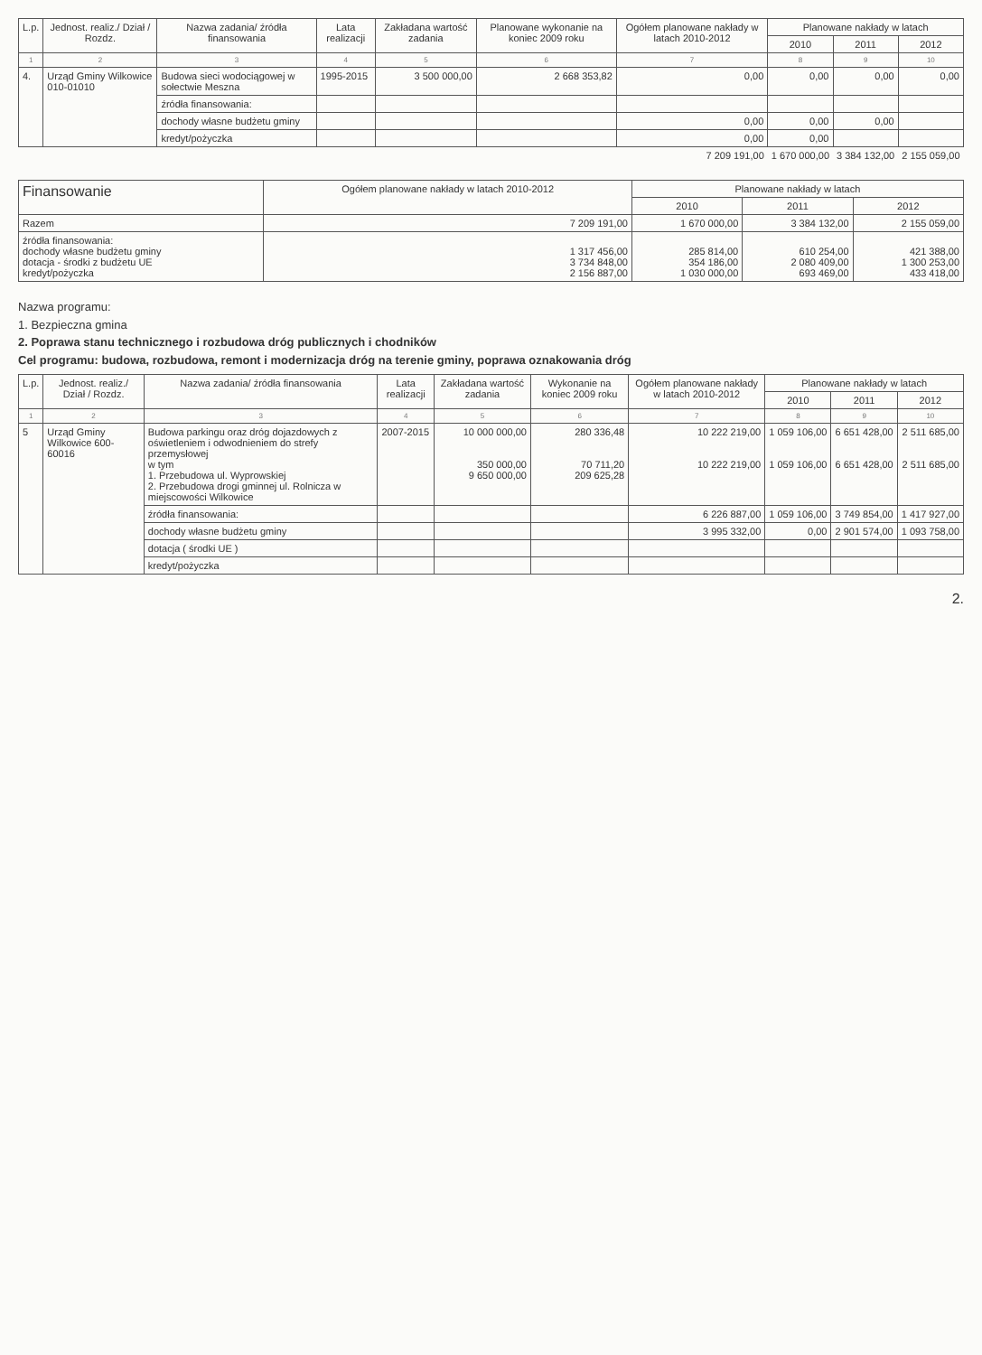| L.p. | Jednost. realiz./ Dział / Rozdz. | Nazwa zadania/ źródła finansowania | Lata realizacji | Zakładana wartość zadania | Planowane wykonanie na koniec 2009 roku | Ogółem planowane nakłady w latach 2010-2012 | Planowane nakłady w latach | | |
| --- | --- | --- | --- | --- | --- | --- | --- | --- | --- |
| | | | | | | | 2010 | 2011 | 2012 |
| 1 | 2 | 3 | 4 | 5 | 6 | 7 | 8 | 9 | 10 |
| 4. | Urząd Gminy Wilkowice 010-01010 | Budowa sieci wodociągowej w sołectwie Meszna | 1995-2015 | 3 500 000,00 | 2 668 353,82 | 0,00 | 0,00 | 0,00 | 0,00 |
| | | źródła finansowania: | | | | | | | |
| | | dochody własne budżetu gminy | | | | 0,00 | 0,00 | 0,00 | |
| | | kredyt/pożyczka | | | | 0,00 | 0,00 | | |
| | | | | | | 7 209 191,00 | 1 670 000,00 | 3 384 132,00 | 2 155 059,00 |
| Finansowanie | Ogółem planowane nakłady w latach 2010-2012 | Planowane nakłady w latach | | |
| --- | --- | --- | --- | --- |
| | | 2010 | 2011 | 2012 |
| Razem | 7 209 191,00 | 1 670 000,00 | 3 384 132,00 | 2 155 059,00 |
| źródła finansowania: dochody własne budżetu gminy dotacja - środki z budżetu UE kredyt/pożyczka | 1 317 456,00 3 734 848,00 2 156 887,00 | 285 814,00 354 186,00 1 030 000,00 | 610 254,00 2 080 409,00 693 469,00 | 421 388,00 1 300 253,00 433 418,00 |
Nazwa programu:
1. Bezpieczna gmina
2. Poprawa stanu technicznego i rozbudowa dróg publicznych i chodników
Cel programu: budowa, rozbudowa, remont i modernizacja dróg na terenie gminy, poprawa oznakowania dróg
| L.p. | Jednost. realiz./ Dział / Rozdz. | Nazwa zadania/ źródła finansowania | Lata realizacji | Zakładana wartość zadania | Wykonanie na koniec 2009 roku | Ogółem planowane nakłady w latach 2010-2012 | Planowane nakłady w latach | | |
| --- | --- | --- | --- | --- | --- | --- | --- | --- | --- |
| | | | | | | | 2010 | 2011 | 2012 |
| 1 | 2 | 3 | 4 | 5 | 6 | 7 | 8 | 9 | 10 |
| 5 | Urząd Gminy Wilkowice 600-60016 | Budowa parkingu oraz dróg dojazdowych z oświetleniem i odwodnieniem do strefy przemysłowej w tym 1. Przebudowa ul. Wyprowskiej 2. Przebudowa drogi gminnej ul. Rolnicza w miejscowości Wilkowice | 2007-2015 | 10 000 000,00 350 000,00 9 650 000,00 | 280 336,48 70 711,20 209 625,28 | 10 222 219,00 10 222 219,00 | 1 059 106,00 1 059 106,00 | 6 651 428,00 6 651 428,00 | 2 511 685,00 2 511 685,00 |
| | | źródła finansowania: | | | | 6 226 887,00 | 1 059 106,00 | 3 749 854,00 | 1 417 927,00 |
| | | dochody własne budżetu gminy | | | | 3 995 332,00 | 0,00 | 2 901 574,00 | 1 093 758,00 |
| | | dotacja ( środki UE ) | | | | | | | |
| | | kredyt/pożyczka | | | | | | | |
2.